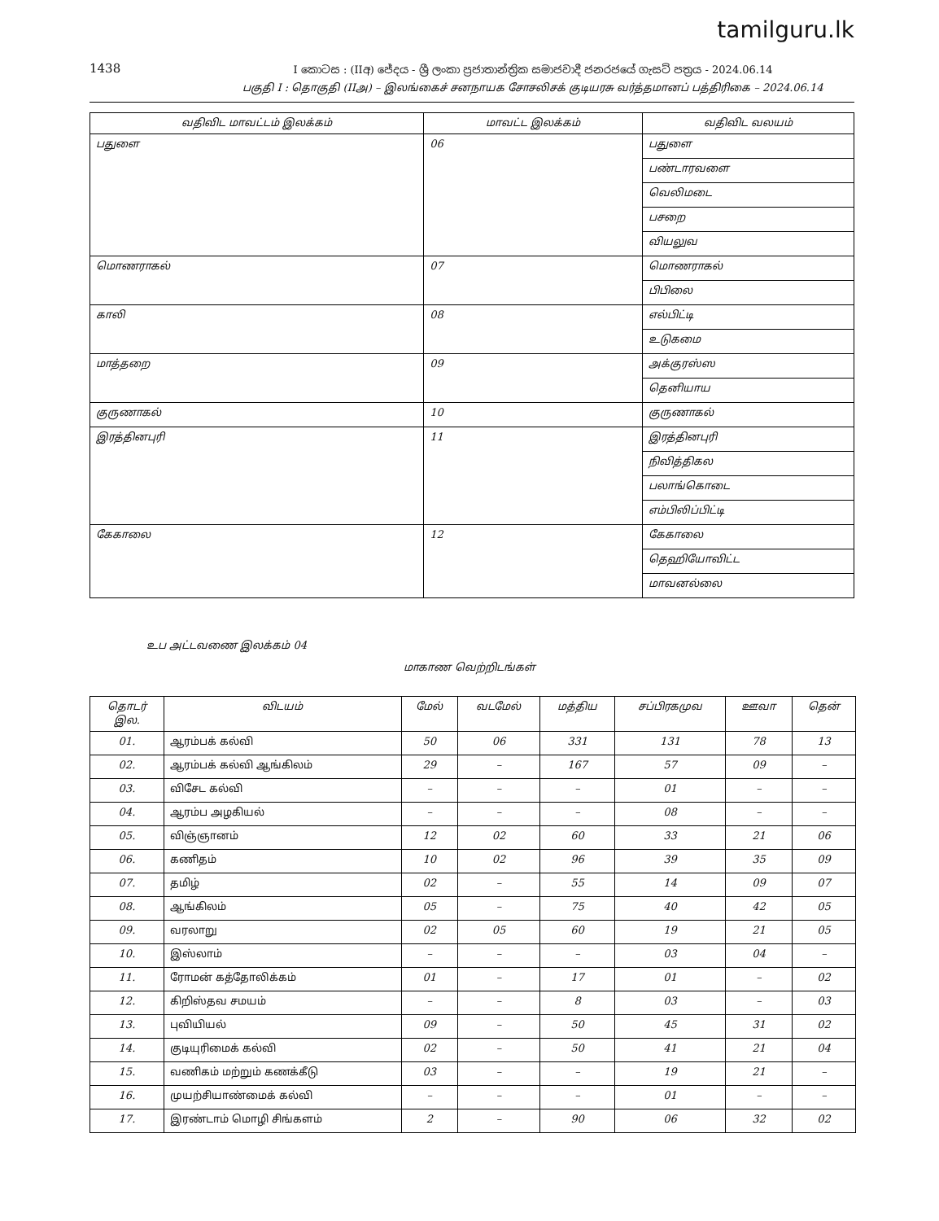tamilguru.lk
1438
I කොටස : (IIඅ) ජේදය - ශ්‍රී ලංකා ප්‍රජාතාන්ත්‍රික සමාජවාදී ජනරජයේ ගැසට් පත්‍රය - 2024.06.14
பகுதி I : தொகுதி (IIஅ) – இலங்கைச் சனநாயக சோசலிசக் குடியரசு வர்த்தமானப் பத்திரிகை – 2024.06.14
| வதிவிட மாவட்டம் இலக்கம் | மாவட்ட இலக்கம் | வதிவிட வலயம் |
| --- | --- | --- |
| பதுளை | 06 | பதுளை |
| | | பண்டாரவளை |
| | | வெலிமடை |
| | | பசறை |
| | | வியலுவ |
| மொணராகல் | 07 | மொணராகல் |
| | | பிபிலை |
| காலி | 08 | எல்பிட்டி |
| | | உடுகமை |
| மாத்தறை | 09 | அக்குரஸ்ஸ |
| | | தெனியாய |
| குருணாகல் | 10 | குருணாகல் |
| இரத்தினபுரி | 11 | இரத்தினபுரி |
| | | நிவித்திகல |
| | | பலாங்கொடை |
| | | எம்பிலிப்பிட்டி |
| கேகாலை | 12 | கேகாலை |
| | | தெஹியோவிட்ட |
| | | மாவனல்லை |
உப அட்டவணை இலக்கம் 04
மாகாண வெற்றிடங்கள்
| தொடர் இல. | விடயம் | மேல் | வடமேல் | மத்திய | சப்பிரகமுவ | ஊவா | தென் |
| --- | --- | --- | --- | --- | --- | --- | --- |
| 01. | ஆரம்பக் கல்வி | 50 | 06 | 331 | 131 | 78 | 13 |
| 02. | ஆரம்பக் கல்வி ஆங்கிலம் | 29 | – | 167 | 57 | 09 | – |
| 03. | விசேட கல்வி | – | – | – | 01 | – | – |
| 04. | ஆரம்ப அழகியல் | – | – | – | 08 | – | – |
| 05. | விஞ்ஞானம் | 12 | 02 | 60 | 33 | 21 | 06 |
| 06. | கணிதம் | 10 | 02 | 96 | 39 | 35 | 09 |
| 07. | தமிழ் | 02 | – | 55 | 14 | 09 | 07 |
| 08. | ஆங்கிலம் | 05 | – | 75 | 40 | 42 | 05 |
| 09. | வரலாறு | 02 | 05 | 60 | 19 | 21 | 05 |
| 10. | இஸ்லாம் | – | – | – | 03 | 04 | – |
| 11. | ரோமன் கத்தோலிக்கம் | 01 | – | 17 | 01 | – | 02 |
| 12. | கிறிஸ்தவ சமயம் | – | – | 8 | 03 | – | 03 |
| 13. | புவியியல் | 09 | – | 50 | 45 | 31 | 02 |
| 14. | குடியுரிமைக் கல்வி | 02 | – | 50 | 41 | 21 | 04 |
| 15. | வணிகம் மற்றும் கணக்கீடு | 03 | – | – | 19 | 21 | – |
| 16. | முயற்சியாண்மைக் கல்வி | – | – | – | 01 | – | – |
| 17. | இரண்டாம் மொழி சிங்களம் | 2 | – | 90 | 06 | 32 | 02 |